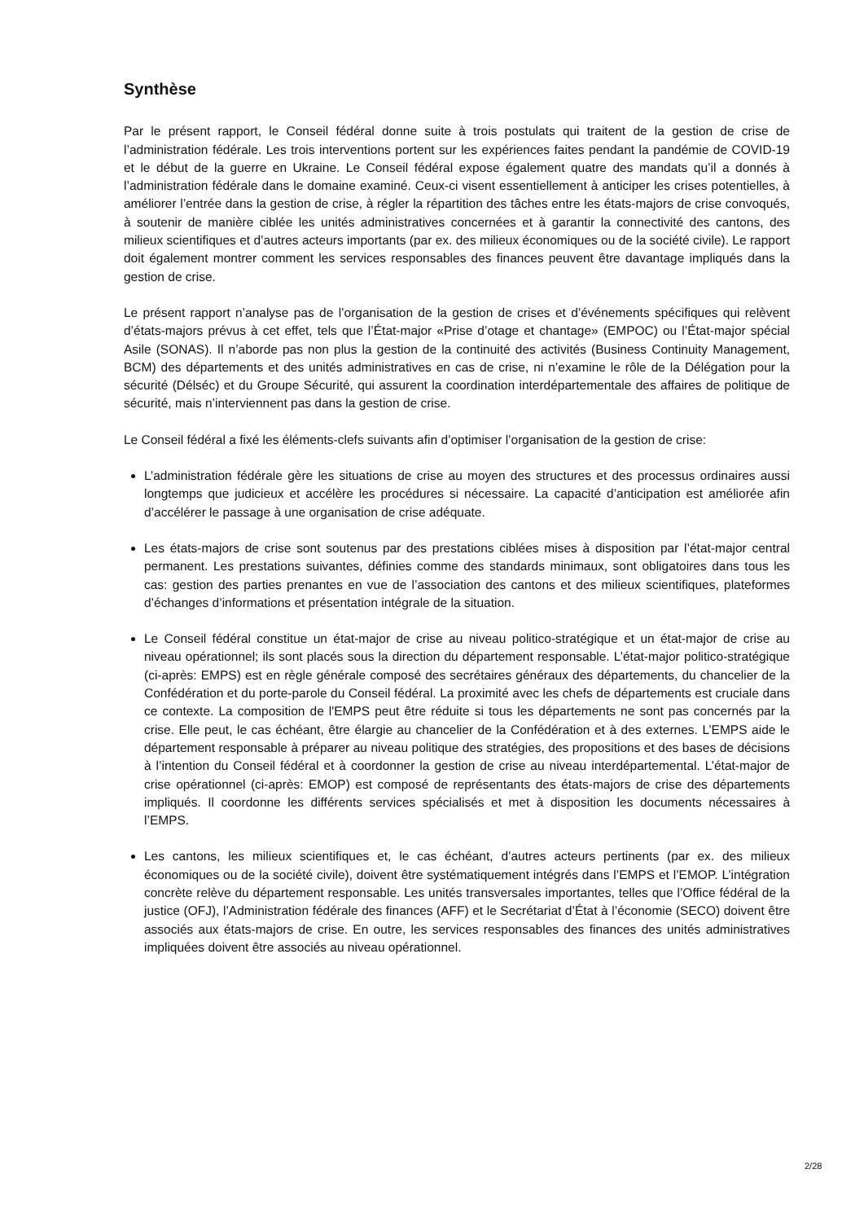Synthèse
Par le présent rapport, le Conseil fédéral donne suite à trois postulats qui traitent de la gestion de crise de l’administration fédérale. Les trois interventions portent sur les expériences faites pendant la pandémie de COVID-19 et le début de la guerre en Ukraine. Le Conseil fédéral expose également quatre des mandats qu’il a donnés à l’administration fédérale dans le domaine examiné. Ceux-ci visent essentiellement à anticiper les crises potentielles, à améliorer l’entrée dans la gestion de crise, à régler la répartition des tâches entre les états-majors de crise convoqués, à soutenir de manière ciblée les unités administratives concernées et à garantir la connectivité des cantons, des milieux scientifiques et d’autres acteurs importants (par ex. des milieux économiques ou de la société civile). Le rapport doit également montrer comment les services responsables des finances peuvent être davantage impliqués dans la gestion de crise.
Le présent rapport n’analyse pas de l’organisation de la gestion de crises et d’événements spécifiques qui relèvent d’états-majors prévus à cet effet, tels que l’État-major «Prise d’otage et chantage» (EMPOC) ou l’État-major spécial Asile (SONAS). Il n’aborde pas non plus la gestion de la continuité des activités (Business Continuity Management, BCM) des départements et des unités administratives en cas de crise, ni n’examine le rôle de la Délégation pour la sécurité (Délséc) et du Groupe Sécurité, qui assurent la coordination interdépartementale des affaires de politique de sécurité, mais n’interviennent pas dans la gestion de crise.
Le Conseil fédéral a fixé les éléments-clefs suivants afin d’optimiser l’organisation de la gestion de crise:
L’administration fédérale gère les situations de crise au moyen des structures et des processus ordinaires aussi longtemps que judicieux et accélère les procédures si nécessaire. La capacité d’anticipation est améliorée afin d’accélérer le passage à une organisation de crise adéquate.
Les états-majors de crise sont soutenus par des prestations ciblées mises à disposition par l’état-major central permanent. Les prestations suivantes, définies comme des standards minimaux, sont obligatoires dans tous les cas: gestion des parties prenantes en vue de l’association des cantons et des milieux scientifiques, plateformes d’échanges d’informations et présentation intégrale de la situation.
Le Conseil fédéral constitue un état-major de crise au niveau politico-stratégique et un état-major de crise au niveau opérationnel; ils sont placés sous la direction du département responsable. L’état-major politico-stratégique (ci-après: EMPS) est en règle générale composé des secrétaires généraux des départements, du chancelier de la Confédération et du porte-parole du Conseil fédéral. La proximité avec les chefs de départements est cruciale dans ce contexte. La composition de l'EMPS peut être réduite si tous les départements ne sont pas concernés par la crise. Elle peut, le cas échéant, être élargie au chancelier de la Confédération et à des externes. L’EMPS aide le département responsable à préparer au niveau politique des stratégies, des propositions et des bases de décisions à l’intention du Conseil fédéral et à coordonner la gestion de crise au niveau interdépartemental. L’état-major de crise opérationnel (ci-après: EMOP) est composé de représentants des états-majors de crise des départements impliqués. Il coordonne les différents services spécialisés et met à disposition les documents nécessaires à l’EMPS.
Les cantons, les milieux scientifiques et, le cas échéant, d’autres acteurs pertinents (par ex. des milieux économiques ou de la société civile), doivent être systématiquement intégrés dans l’EMPS et l’EMOP. L’intégration concrète relève du département responsable. Les unités transversales importantes, telles que l’Office fédéral de la justice (OFJ), l’Administration fédérale des finances (AFF) et le Secrétariat d’État à l’économie (SECO) doivent être associés aux états-majors de crise. En outre, les services responsables des finances des unités administratives impliquées doivent être associés au niveau opérationnel.
2/28